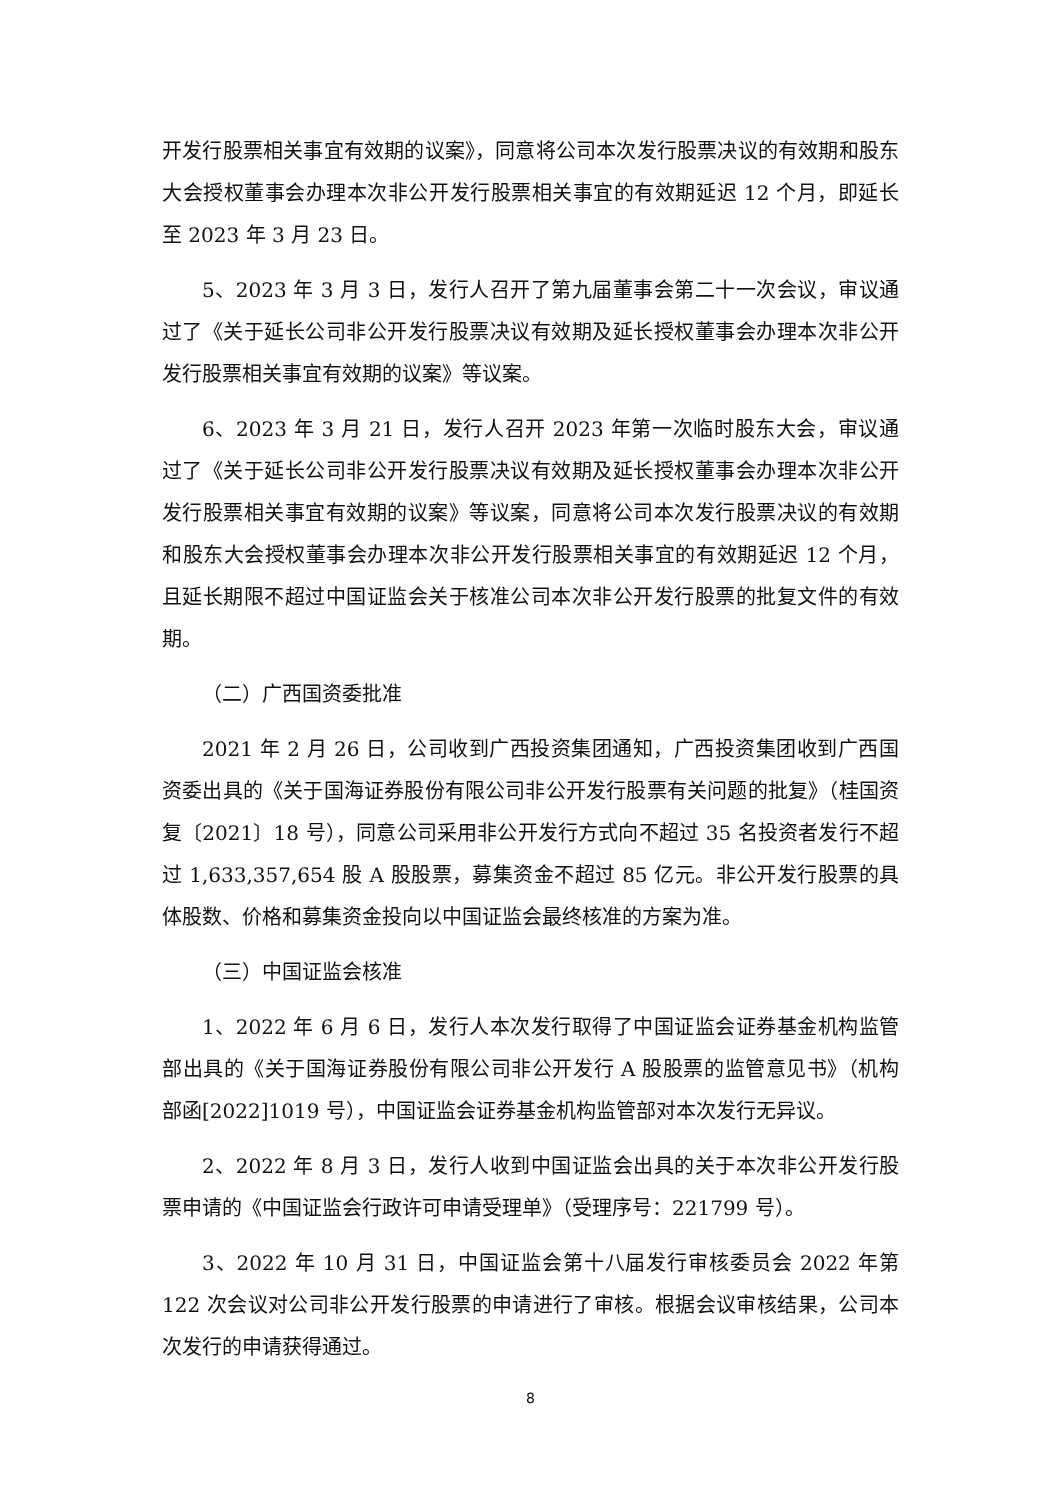开发行股票相关事宜有效期的议案》，同意将公司本次发行股票决议的有效期和股东大会授权董事会办理本次非公开发行股票相关事宜的有效期延迟 12 个月，即延长至 2023 年 3 月 23 日。
5、2023 年 3 月 3 日，发行人召开了第九届董事会第二十一次会议，审议通过了《关于延长公司非公开发行股票决议有效期及延长授权董事会办理本次非公开发行股票相关事宜有效期的议案》等议案。
6、2023 年 3 月 21 日，发行人召开 2023 年第一次临时股东大会，审议通过了《关于延长公司非公开发行股票决议有效期及延长授权董事会办理本次非公开发行股票相关事宜有效期的议案》等议案，同意将公司本次发行股票决议的有效期和股东大会授权董事会办理本次非公开发行股票相关事宜的有效期延迟 12 个月，且延长期限不超过中国证监会关于核准公司本次非公开发行股票的批复文件的有效期。
（二）广西国资委批准
2021 年 2 月 26 日，公司收到广西投资集团通知，广西投资集团收到广西国资委出具的《关于国海证券股份有限公司非公开发行股票有关问题的批复》（桂国资复〔2021〕18 号），同意公司采用非公开发行方式向不超过 35 名投资者发行不超过 1,633,357,654 股 A 股股票，募集资金不超过 85 亿元。非公开发行股票的具体股数、价格和募集资金投向以中国证监会最终核准的方案为准。
（三）中国证监会核准
1、2022 年 6 月 6 日，发行人本次发行取得了中国证监会证券基金机构监管部出具的《关于国海证券股份有限公司非公开发行 A 股股票的监管意见书》（机构部函[2022]1019 号），中国证监会证券基金机构监管部对本次发行无异议。
2、2022 年 8 月 3 日，发行人收到中国证监会出具的关于本次非公开发行股票申请的《中国证监会行政许可申请受理单》（受理序号：221799 号）。
3、2022 年 10 月 31 日，中国证监会第十八届发行审核委员会 2022 年第 122 次会议对公司非公开发行股票的申请进行了审核。根据会议审核结果，公司本次发行的申请获得通过。
8